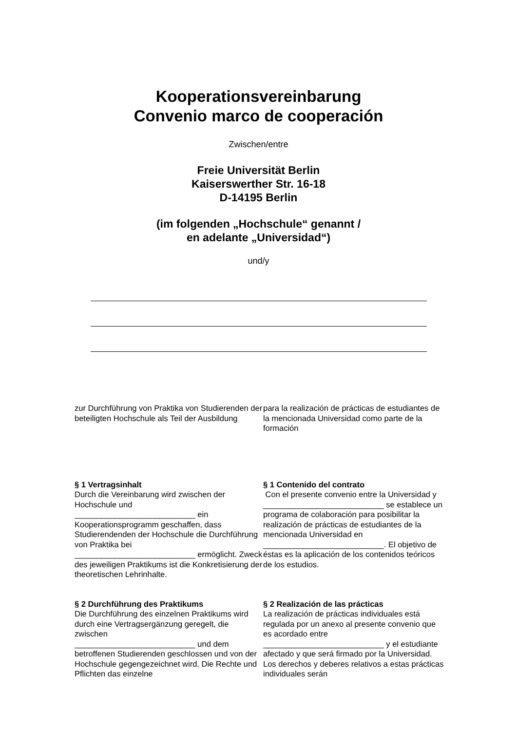Kooperationsvereinbarung
Convenio marco de cooperación
Zwischen/entre
Freie Universität Berlin
Kaiserswerther Str. 16-18
D-14195 Berlin
(im folgenden „Hochschule“ genannt /
en adelante „Universidad“)
und/y
zur Durchführung von Praktika von Studierenden der beteiligten Hochschule als Teil der Ausbildung
para la realización de prácticas de estudiantes de la mencionada Universidad como parte de la formación
§ 1 Vertragsinhalt
Durch die Vereinbarung wird zwischen der Hochschule und
___________________________ ein Kooperationsprogramm geschaffen, dass Studierendenden der Hochschule die Durchführung von Praktika bei
___________________________ ermöglicht. Zweck des jeweiligen Praktikums ist die Konkretisierung der theoretischen Lehrinhalte.
§ 1 Contenido del contrato
Con el presente convenio entre la Universidad y ___________________________ se establece un programa de colaboración para posibilitar la realización de prácticas de estudiantes de la mencionada Universidad en ___________________________. El objetivo de éstas es la aplicación de los contenidos teóricos de los estudios.
§ 2 Durchführung des Praktikums
Die Durchführung des einzelnen Praktikums wird durch eine Vertragsergänzung geregelt, die zwischen
___________________________ und dem betroffenen Studierenden geschlossen und von der Hochschule gegengezeichnet wird. Die Rechte und Pflichten das einzelne
§ 2 Realización de las prácticas
La realización de prácticas individuales está regulada por un anexo al presente convenio que es acordado entre
___________________________ y el estudiante afectado y que será firmado por la Universidad. Los derechos y deberes relativos a estas prácticas individuales serán